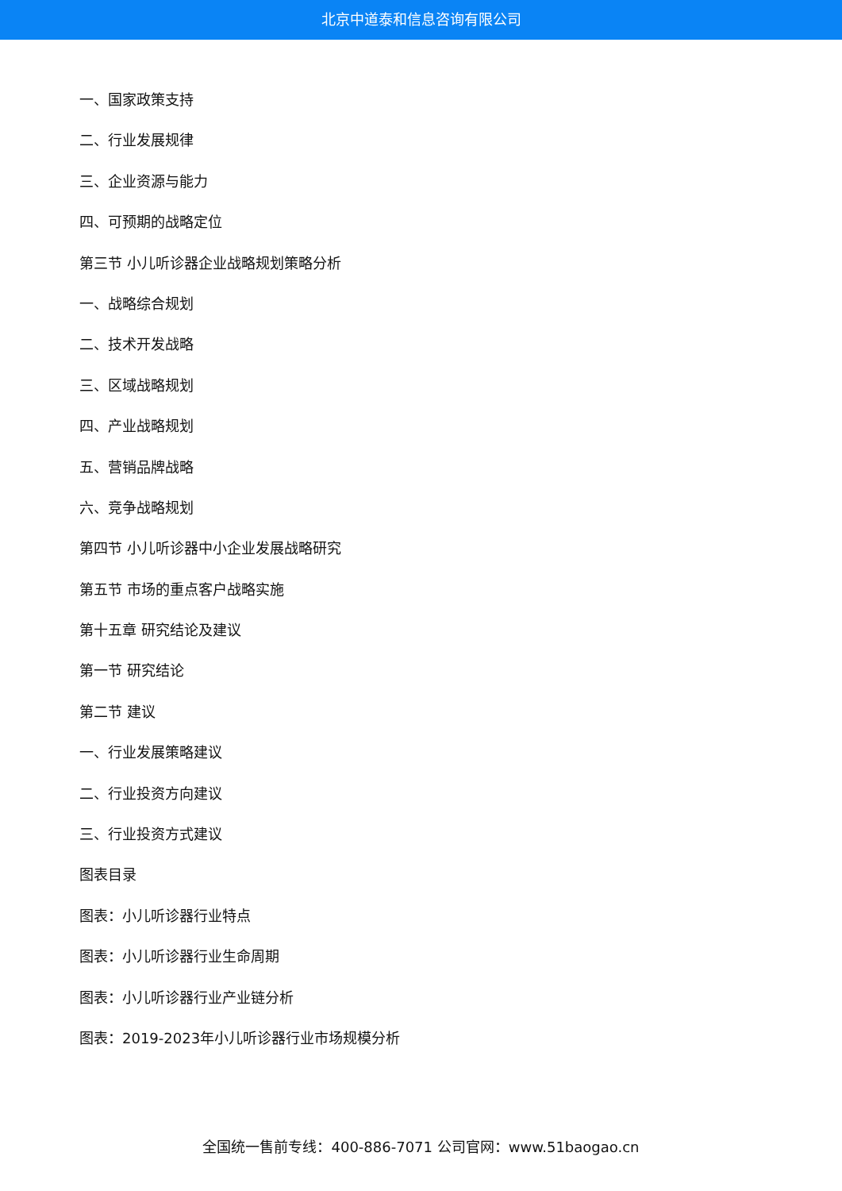北京中道泰和信息咨询有限公司
一、国家政策支持
二、行业发展规律
三、企业资源与能力
四、可预期的战略定位
第三节 小儿听诊器企业战略规划策略分析
一、战略综合规划
二、技术开发战略
三、区域战略规划
四、产业战略规划
五、营销品牌战略
六、竞争战略规划
第四节 小儿听诊器中小企业发展战略研究
第五节 市场的重点客户战略实施
第十五章 研究结论及建议
第一节 研究结论
第二节 建议
一、行业发展策略建议
二、行业投资方向建议
三、行业投资方式建议
图表目录
图表：小儿听诊器行业特点
图表：小儿听诊器行业生命周期
图表：小儿听诊器行业产业链分析
图表：2019-2023年小儿听诊器行业市场规模分析
全国统一售前专线：400-886-7071 公司官网：www.51baogao.cn